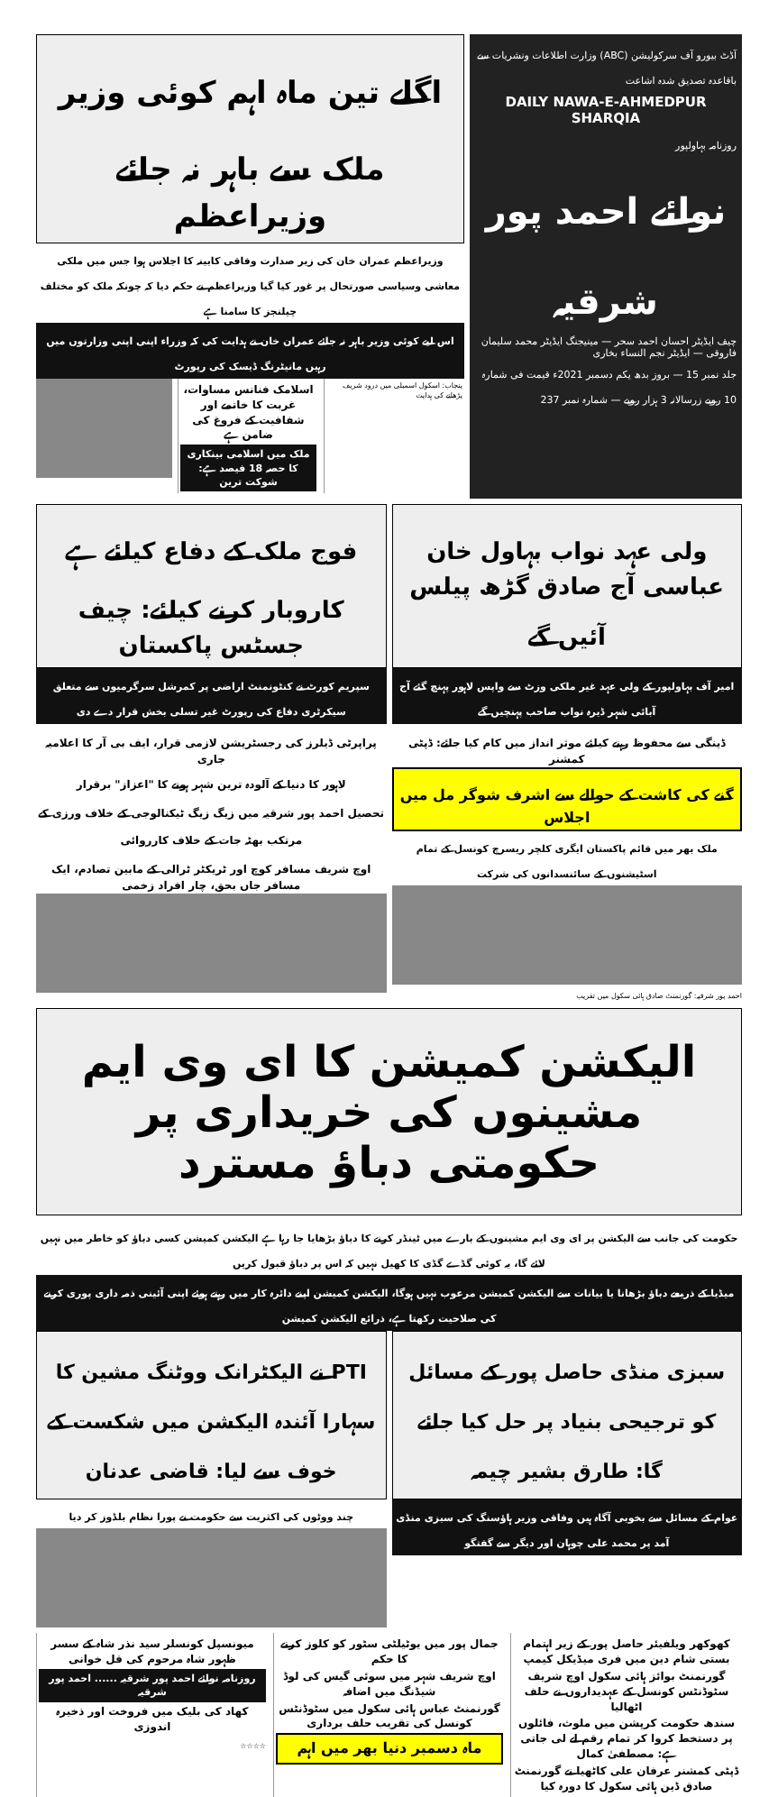آڈٹ بیورو آف سرکولیشن (ABC) وزارت اطلاعات ونشریات سے باقاعدہ تصدیق شدہ اشاعت
DAILY NAWA-E-AHMEDPUR SHARQIA
روزنامہ بہاولپور
نوائے احمد پور شرقیہ
چیف ایڈیٹر احسان احمد سحر — مینیجنگ ایڈیٹر محمد سلیمان فاروقی — ایڈیٹر نجم النساء بخاری
جلد نمبر 15 — بروز بدھ یکم دسمبر 2021ء قیمت فی شمارہ 10 روپے زرسالانہ 3 ہزار روپے — شمارہ نمبر 237
اگلے تین ماہ اہم کوئی وزیر ملک سے باہر نہ جائے وزیراعظم
وزیراعظم عمران خان کی زیر صدارت وفاقی کابینہ کا اجلاس ہوا جس میں ملکی معاشی وسیاسی صورتحال پر غور کیا گیا وزیراعظم نے حکم دیا کہ چونکہ ملک کو مختلف چیلنجز کا سامنا ہے
اس لیے کوئی وزیر باہر نہ جائے عمران خان نے ہدایت کی کہ وزراء اپنی اپنی وزارتوں میں رہیں مانیٹرنگ ڈیسک کی رپورٹ
پنجاب: اسکول اسمبلی میں درود شریف پڑھانے کی ہدایت
اسلامک فنانس مساوات، غربت کا خاتمے اور شفافیت کے فروغ کی ضامن ہے
ملک میں اسلامی بینکاری کا حصہ 18 فیصد ہے: شوکت ترین
ولی عہد نواب بہاول خان عباسی آج صادق گڑھ پیلس آئیں گے
امیر آف بہاولپور کے ولی عہد غیر ملکی وزٹ سے واپس لاہور پہنچ گئے آج آبائی شہر ڈیرہ نواب صاحب پہنچیں گے
ڈینگی سے محفوظ رہنے کیلئے موثر انداز میں کام کیا جائے: ڈپٹی کمشنر
گنے کی کاشت کے حوالے سے اشرف شوگر مل میں اجلاس
ملک بھر میں قائم پاکستان ایگری کلچر ریسرچ کونسل کے تمام اسٹیشنوں کے سائنسدانوں کی شرکت
احمد پور شرقیہ: گورنمنٹ صادق ہائی سکول میں تقریب
فوج ملک کے دفاع کیلئے ہے کاروبار کرنے کیلئے: چیف جسٹس پاکستان
سپریم کورٹ نے کنٹونمنٹ اراضی پر کمرشل سرگرمیوں سے متعلق سیکرٹری دفاع کی رپورٹ غیر تسلی بخش قرار دے دی
پراپرٹی ڈیلرز کی رجسٹریشن لازمی قرار، ایف بی آر کا اعلامیہ جاری
لاہور کا دنیا کے آلودہ ترین شہر ہونے کا "اعزاز" برقرار
تحصیل احمد پور شرقیہ میں زیگ زیگ ٹیکنالوجی کے خلاف ورزی کے مرتکب بھٹہ جات کے خلاف کارروائی
اوچ شریف مسافر کوچ اور ٹریکٹر ٹرالی کے مابین تصادم، ایک مسافر جاں بحق، چار افراد زخمی
الیکشن کمیشن کا ای وی ایم مشینوں کی خریداری پر حکومتی دباؤ مسترد
حکومت کی جانب سے الیکشن پر ای وی ایم مشینوں کے بارے میں ٹینڈر کرنے کا دباؤ بڑھایا جا رہا ہے الیکشن کمیشن کسی دباؤ کو خاطر میں نہیں لائے گا، یہ کوئی گڈے گڈی کا کھیل نہیں کہ اس پر دباؤ قبول کریں
میڈیا کے ذریعے دباؤ بڑھانا یا بیانات سے الیکشن کمیشن مرعوب نہیں ہوگا، الیکشن کمیشن اپنے دائرہ کار میں رہتے ہوئے اپنی آئینی ذمہ داری پوری کرنے کی صلاحیت رکھتا ہے، ذرائع الیکشن کمیشن
سبزی منڈی حاصل پور کے مسائل کو ترجیحی بنیاد پر حل کیا جائے گا: طارق بشیر چیمہ
عوام کے مسائل سے بخوبی آگاہ ہیں وفاقی وزیر ہاؤسنگ کی سبزی منڈی آمد پر محمد علی چوہان اور دیگر سے گفتگو
PTI نے الیکٹرانک ووٹنگ مشین کا سہارا آئندہ الیکشن میں شکست کے خوف سے لیا: قاضی عدنان
چند ووٹوں کی اکثریت سے حکومت نے پورا نظام بلڈوز کر دیا
کھوکھر ویلفیئر حاصل پور کے زیر اہتمام بستی شام دین میں فری میڈیکل کیمپ
گورنمنٹ بوائز ہائی سکول اوچ شریف سٹوڈنٹس کونسل کے عہدیداروں نے حلف اٹھالیا
سندھ حکومت کرپشن میں ملوث، فائلوں پر دستخط کروا کر تمام رقم لے لی جاتی ہے: مصطفیٰ کمال
ڈپٹی کمشنر عرفان علی کاٹھیا نے گورنمنٹ صادق ڈین ہائی سکول کا دورہ کیا
جمال پور میں یوٹیلٹی سٹور کو کلوز کرنے کا حکم
اوچ شریف شہر میں سوئی گیس کی لوڈ شیڈنگ میں اضافہ
گورنمنٹ عباس ہائی سکول میں سٹوڈنٹس کونسل کی تقریب حلف برداری
ماہ دسمبر دنیا بھر میں اہم
میونسپل کونسلر سید نذر شاہ کے سسر ظہور شاہ مرحوم کی قل خوانی
روزنامہ نوائے احمد پور شرقیہ ...... احمد پور شرقیہ
کھاد کی بلیک میں فروخت اور ذخیرہ اندوزی
☆☆☆☆